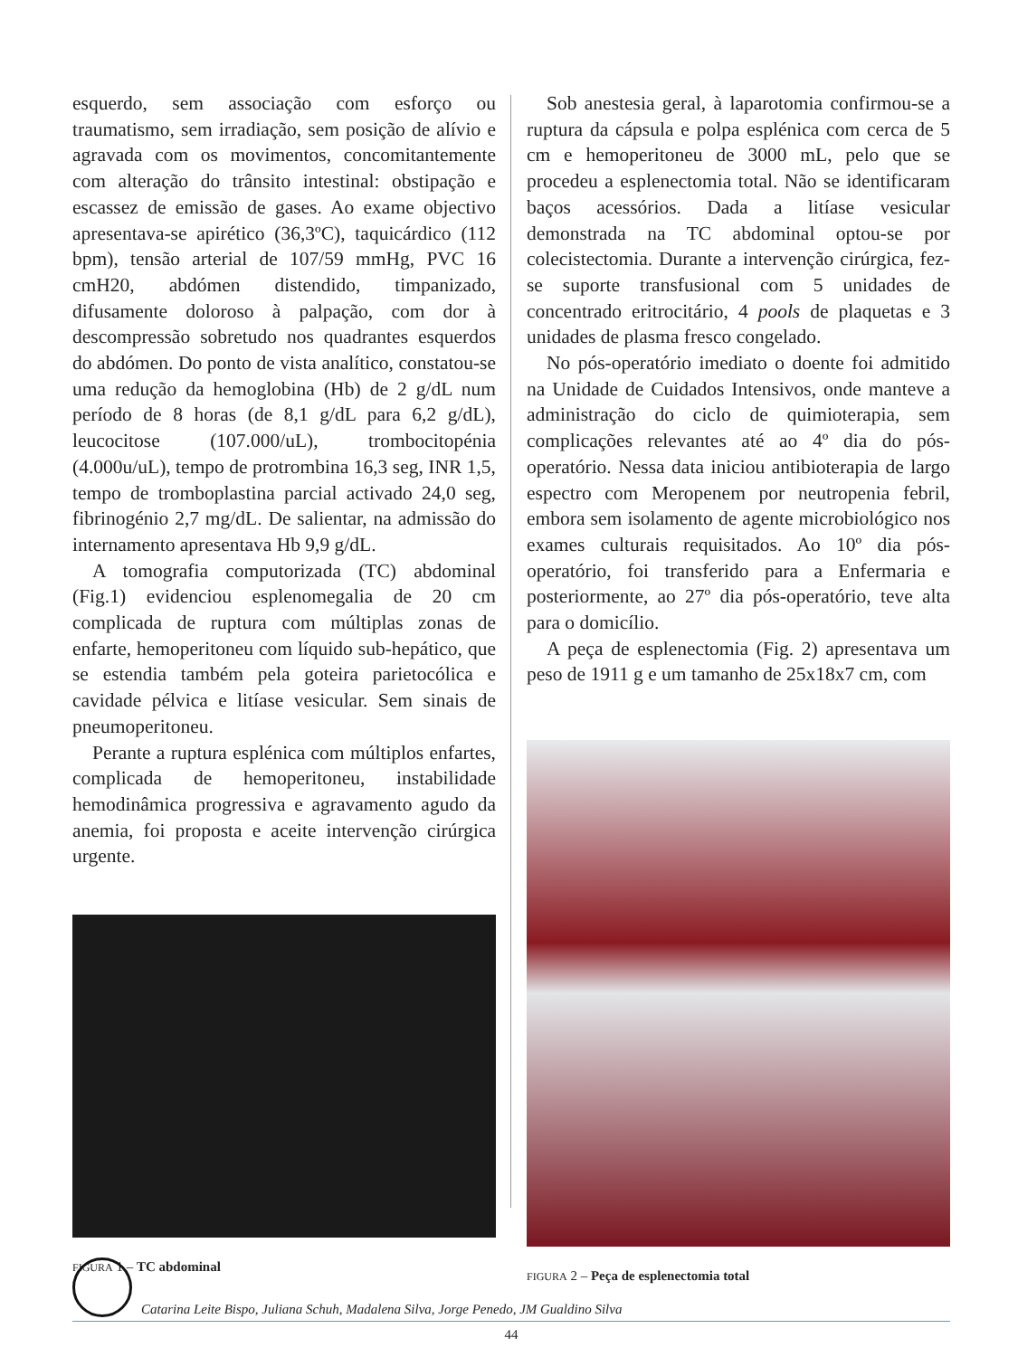esquerdo, sem associação com esforço ou traumatismo, sem irradiação, sem posição de alívio e agravada com os movimentos, concomitantemente com alteração do trânsito intestinal: obstipação e escassez de emissão de gases. Ao exame objectivo apresentava-se apirético (36,3ºC), taquicárdico (112 bpm), tensão arterial de 107/59 mmHg, PVC 16 cmH20, abdómen distendido, timpanizado, difusamente doloroso à palpação, com dor à descompressão sobretudo nos quadrantes esquerdos do abdómen. Do ponto de vista analítico, constatou-se uma redução da hemoglobina (Hb) de 2 g/dL num período de 8 horas (de 8,1 g/dL para 6,2 g/dL), leucocitose (107.000/uL), trombocitopénia (4.000u/uL), tempo de protrombina 16,3 seg, INR 1,5, tempo de tromboplastina parcial activado 24,0 seg, fibrinogénio 2,7 mg/dL. De salientar, na admissão do internamento apresentava Hb 9,9 g/dL.
A tomografia computorizada (TC) abdominal (Fig.1) evidenciou esplenomegalia de 20 cm complicada de ruptura com múltiplas zonas de enfarte, hemoperitoneu com líquido sub-hepático, que se estendia também pela goteira parietocólica e cavidade pélvica e litíase vesicular. Sem sinais de pneumoperitoneu.
Perante a ruptura esplénica com múltiplos enfartes, complicada de hemoperitoneu, instabilidade hemodinâmica progressiva e agravamento agudo da anemia, foi proposta e aceite intervenção cirúrgica urgente.
FIGURA 1 – TC abdominal
Sob anestesia geral, à laparotomia confirmou-se a ruptura da cápsula e polpa esplénica com cerca de 5 cm e hemoperitoneu de 3000 mL, pelo que se procedeu a esplenectomia total. Não se identificaram baços acessórios. Dada a litíase vesicular demonstrada na TC abdominal optou-se por colecistectomia. Durante a intervenção cirúrgica, fez-se suporte transfusional com 5 unidades de concentrado eritrocitário, 4 pools de plaquetas e 3 unidades de plasma fresco congelado.
No pós-operatório imediato o doente foi admitido na Unidade de Cuidados Intensivos, onde manteve a administração do ciclo de quimioterapia, sem complicações relevantes até ao 4º dia do pós-operatório. Nessa data iniciou antibioterapia de largo espectro com Meropenem por neutropenia febril, embora sem isolamento de agente microbiológico nos exames culturais requisitados. Ao 10º dia pós-operatório, foi transferido para a Enfermaria e posteriormente, ao 27º dia pós-operatório, teve alta para o domicílio.
A peça de esplenectomia (Fig. 2) apresentava um peso de 1911 g e um tamanho de 25x18x7 cm, com
FIGURA 2 – Peça de esplenectomia total
Catarina Leite Bispo, Juliana Schuh, Madalena Silva, Jorge Penedo, JM Gualdino Silva
44